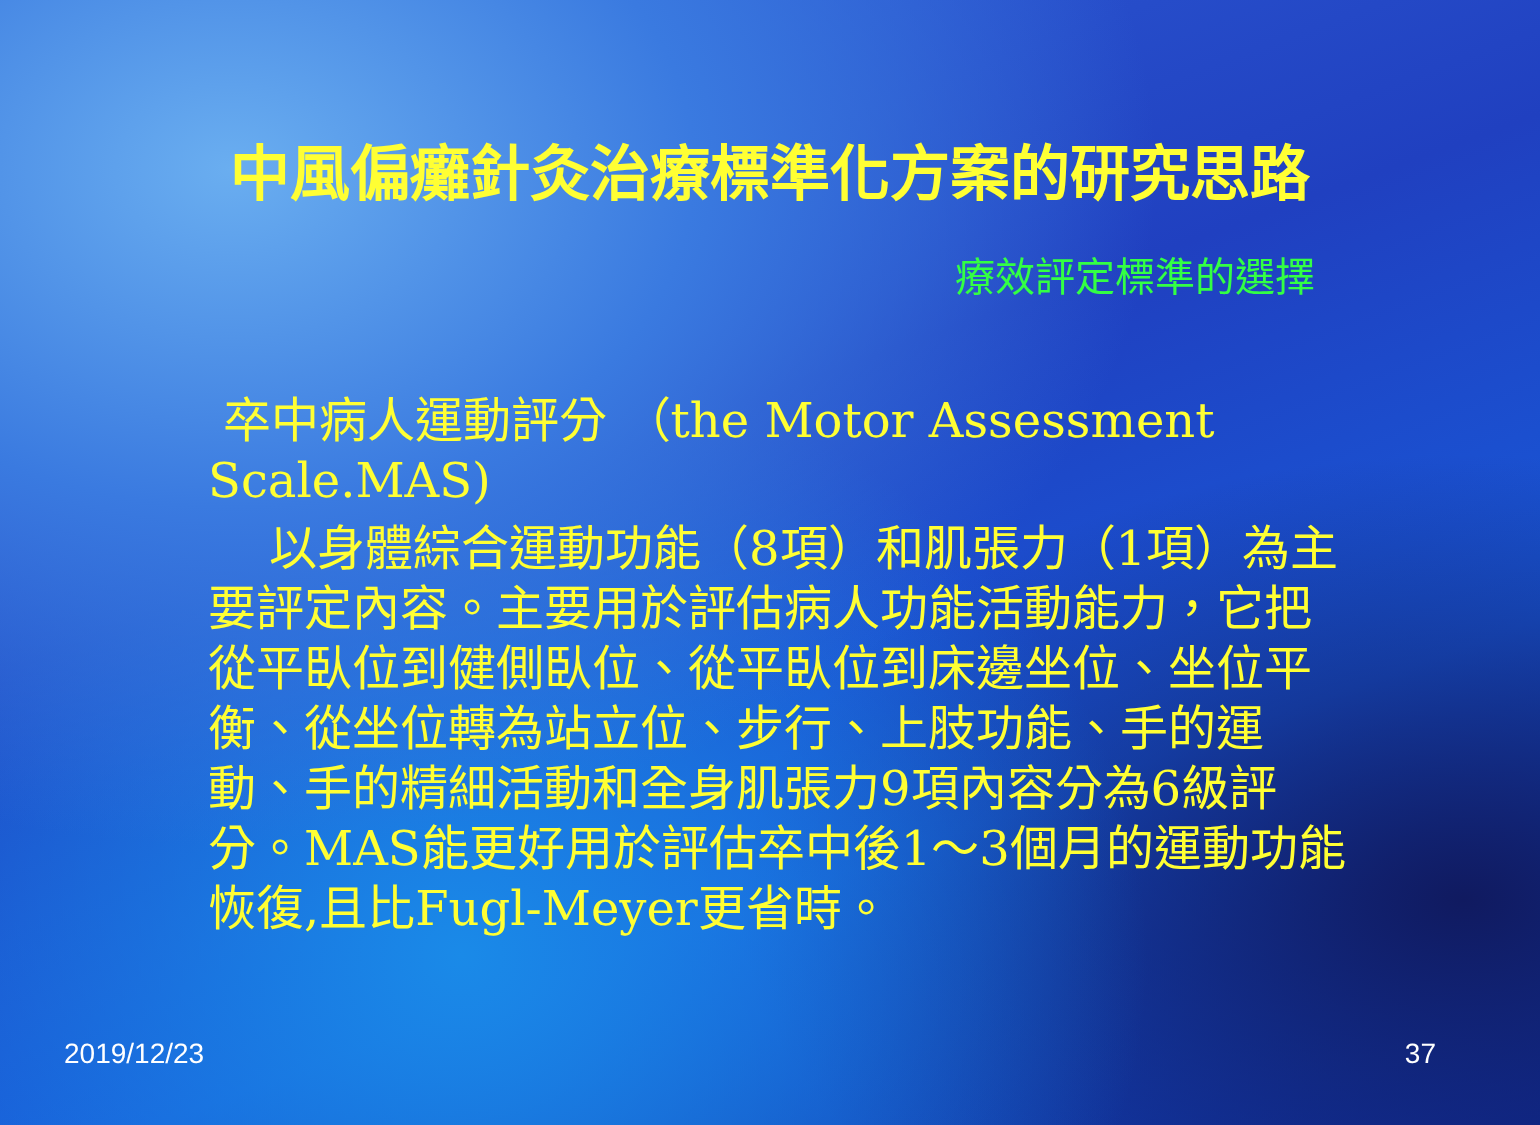中風偏癱針灸治療標準化方案的研究思路
療效評定標準的選擇
卒中病人運動評分 （the Motor Assessment Scale.MAS)
以身體綜合運動功能（8項）和肌張力（1項）為主要評定內容。主要用於評估病人功能活動能力，它把從平臥位到健側臥位、從平臥位到床邊坐位、坐位平衡、從坐位轉為站立位、步行、上肢功能、手的運動、手的精細活動和全身肌張力9項內容分為6級評分。MAS能更好用於評估卒中後1～3個月的運動功能恢復,且比Fugl-Meyer更省時。
2019/12/23 37